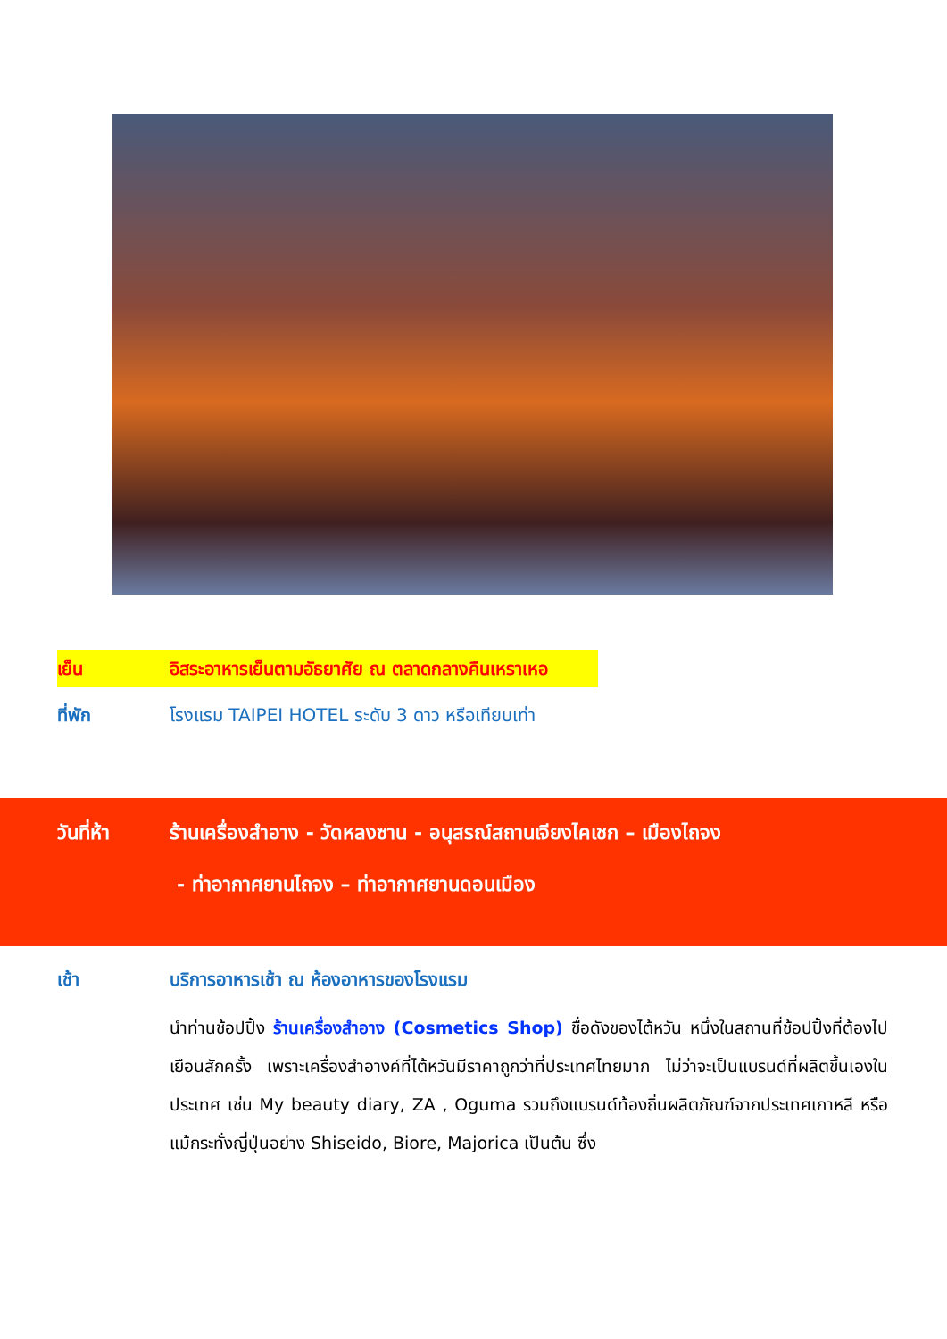เย็น อิสระอาหารเย็นตามอัธยาศัย ณ ตลาดกลางคืนเหราเหอ
ที่พัก โรงแรม TAIPEI HOTEL ระดับ 3 ดาว หรือเทียบเท่า
วันที่ห้า ร้านเครื่องสำอาง - วัดหลงซาน - อนุสรณ์สถานเจียงไคเชก – เมืองไถจง
- ท่าอากาศยานไถจง – ท่าอากาศยานดอนเมือง
เช้า บริการอาหารเช้า ณ ห้องอาหารของโรงแรม
นำท่านช้อปปิ้ง ร้านเครื่องสำอาง (Cosmetics Shop) ชื่อดังของไต้หวัน หนึ่งในสถานที่ช้อปปิ้งที่ต้องไปเยือนสักครั้ง เพราะเครื่องสำอางค์ที่ไต้หวันมีราคาถูกว่าที่ประเทศไทยมาก ไม่ว่าจะเป็นแบรนด์ที่ผลิตขึ้นเองในประเทศ เช่น My beauty diary, ZA , Oguma รวมถึงแบรนด์ท้องถิ่นผลิตภัณฑ์จากประเทศเกาหลี หรือแม้กระทั่งญี่ปุ่นอย่าง Shiseido, Biore, Majorica เป็นต้น ซึ่ง